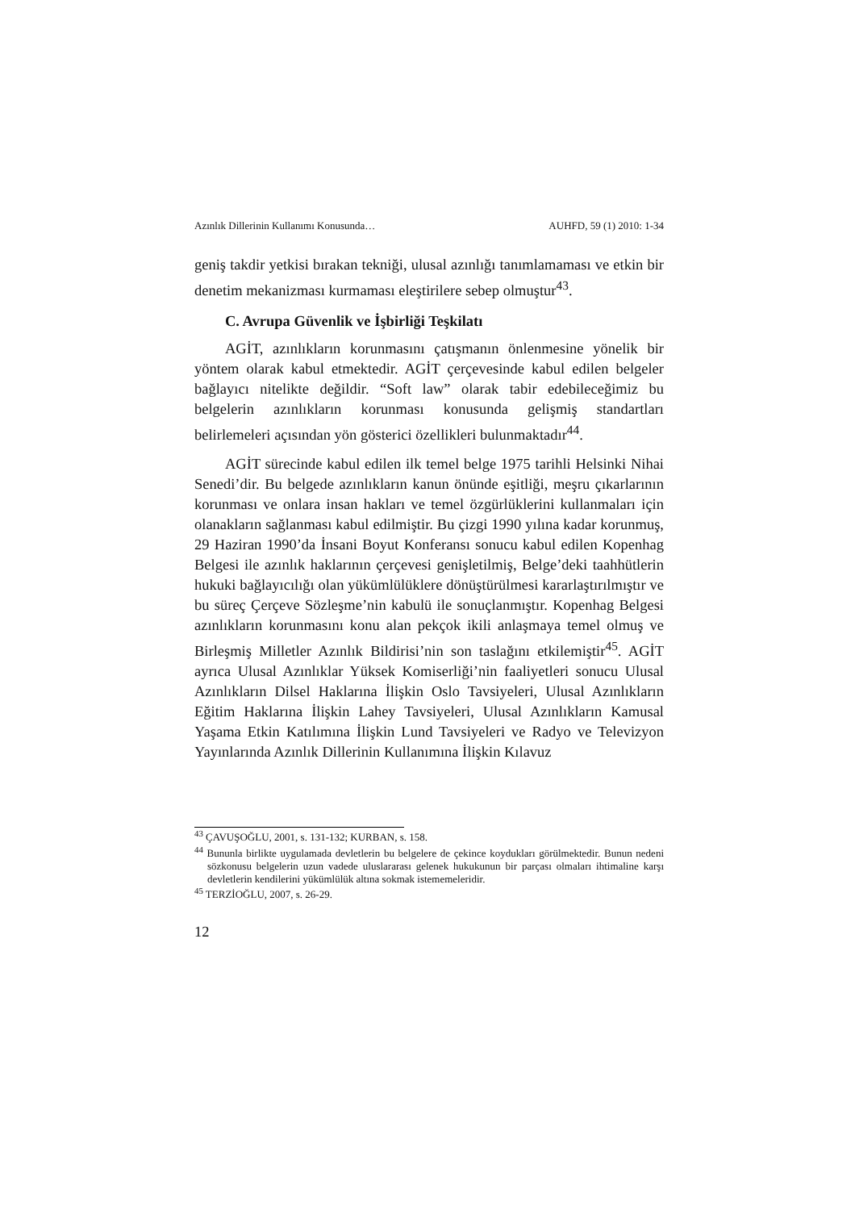Azınlık Dillerinin Kullanımı Konusunda… AUHFD, 59 (1) 2010: 1-34
geniş takdir yetkisi bırakan tekniği, ulusal azınlığı tanımlamaması ve etkin bir denetim mekanizması kurmaması eleştirilere sebep olmuştur<sup>43</sup>.
C. Avrupa Güvenlik ve İşbirliği Teşkilatı
AGİT, azınlıkların korunmasını çatışmanın önlenmesine yönelik bir yöntem olarak kabul etmektedir. AGİT çerçevesinde kabul edilen belgeler bağlayıcı nitelikte değildir. “Soft law” olarak tabir edebileceğimiz bu belgelerin azınlıkların korunması konusunda gelişmiş standartları belirlemeleri açısından yön gösterici özellikleri bulunmaktadır<sup>44</sup>.
AGİT sürecinde kabul edilen ilk temel belge 1975 tarihli Helsinki Nihai Senedi’dir. Bu belgede azınlıkların kanun önünde eşitliği, meşru çıkarlarının korunması ve onlara insan hakları ve temel özgürlüklerini kullanmaları için olanakların sağlanması kabul edilmiştir. Bu çizgi 1990 yılına kadar korunmuş, 29 Haziran 1990’da İnsani Boyut Konferansı sonucu kabul edilen Kopenhag Belgesi ile azınlık haklarının çerçevesi genişletilmiş, Belge’deki taahhütlerin hukuki bağlayıcılığı olan yükümlülüklere dönüştürülmesi kararlaştırılmıştır ve bu süreç Çerçeve Sözleşme’nin kabulü ile sonuçlanmıştır. Kopenhag Belgesi azınlıkların korunmasını konu alan pekçok ikili anlaşmaya temel olmuş ve Birleşmiş Milletler Azınlık Bildirisi’nin son taslağını etkilemiştir<sup>45</sup>. AGİT ayrıca Ulusal Azınlıklar Yüksek Komiserliği’nin faaliyetleri sonucu Ulusal Azınlıkların Dilsel Haklarına İlişkin Oslo Tavsiyeleri, Ulusal Azınlıkların Eğitim Haklarına İlişkin Lahey Tavsiyeleri, Ulusal Azınlıkların Kamusal Yaşama Etkin Katılımına İlişkin Lund Tavsiyeleri ve Radyo ve Televizyon Yayınlarında Azınlık Dillerinin Kullanımına İlişkin Kılavuz
<sup>43</sup> ÇAVUŞOĞLU, 2001, s. 131-132; KURBAN, s. 158.
<sup>44</sup> Bununla birlikte uygulamada devletlerin bu belgelere de çekince koydukları görülmektedir. Bunun nedeni sözkonusu belgelerin uzun vadede uluslararası gelenek hukukunun bir parçası olmaları ihtimaline karşı devletlerin kendilerini yükümlülük altına sokmak istememeleridir.
<sup>45</sup> TERZİOĞLU, 2007, s. 26-29.
12